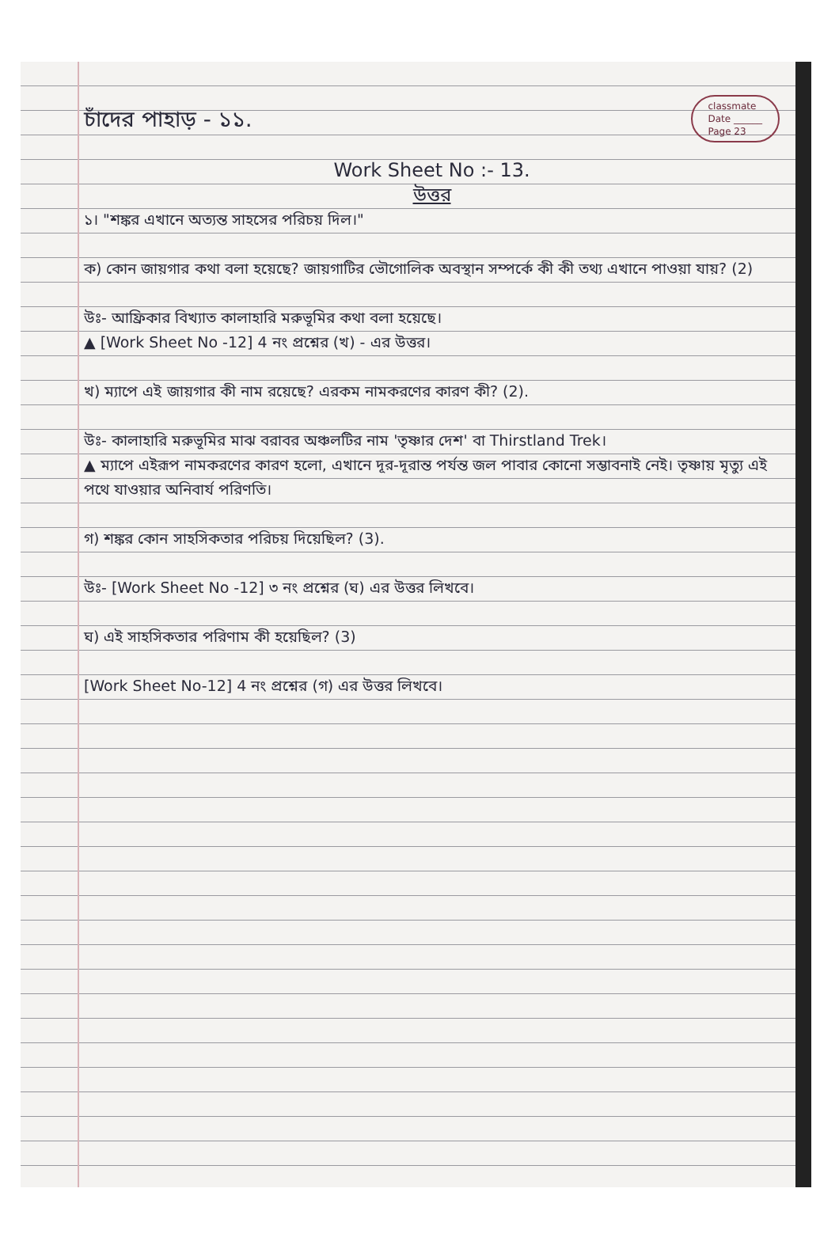চাঁদের পাহাড় - ১১.
classmate
Date ______
Page 23
Work Sheet No :- 13.
উত্তর
১। "শঙ্কর এখানে অত্যন্ত সাহসের পরিচয় দিল।"
ক) কোন জায়গার কথা বলা হয়েছে? জায়গাটির ভৌগোলিক অবস্থান সম্পর্কে কী কী তথ্য এখানে পাওয়া যায়? (2)
উঃ- আফ্রিকার বিখ্যাত কালাহারি মরুভূমির কথা বলা হয়েছে।
▲ [Work Sheet No -12] 4 নং প্রশ্নের (খ) - এর উত্তর।
খ) ম্যাপে এই জায়গার কী নাম রয়েছে? এরকম নামকরণের কারণ কী? (2).
উঃ- কালাহারি মরুভূমির মাঝ বরাবর অঞ্চলটির নাম 'তৃষ্ণার দেশ' বা Thirstland Trek।
▲ ম্যাপে এইরূপ নামকরণের কারণ হলো, এখানে দূর-দূরান্ত পর্যন্ত জল পাবার কোনো সম্ভাবনাই নেই। তৃষ্ণায় মৃত্যু এই পথে যাওয়ার অনিবার্য পরিণতি।
গ) শঙ্কর কোন সাহসিকতার পরিচয় দিয়েছিল? (3).
উঃ- [Work Sheet No -12] ৩ নং প্রশ্নের (ঘ) এর উত্তর লিখবে।
ঘ) এই সাহসিকতার পরিণাম কী হয়েছিল? (3)
[Work Sheet No-12] 4 নং প্রশ্নের (গ) এর উত্তর লিখবে।